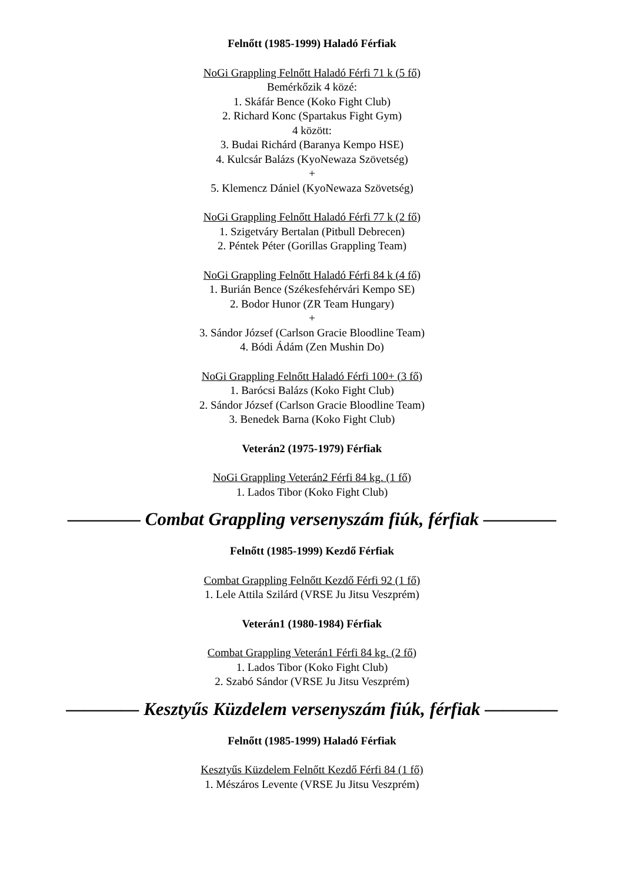Felnőtt (1985-1999) Haladó Férfiak
NoGi Grappling Felnőtt Haladó Férfi 71 k (5 fő)
Bemérkőzik 4 közé:
1. Skáfár Bence (Koko Fight Club)
2. Richard Konc (Spartakus Fight Gym)
4 között:
3. Budai Richárd (Baranya Kempo HSE)
4. Kulcsár Balázs (KyoNewaza Szövetség)
+
5. Klemencz Dániel (KyoNewaza Szövetség)
NoGi Grappling Felnőtt Haladó Férfi 77 k (2 fő)
1. Szigetváry Bertalan (Pitbull Debrecen)
2. Péntek Péter (Gorillas Grappling Team)
NoGi Grappling Felnőtt Haladó Férfi 84 k (4 fő)
1. Burián Bence (Székesfehérvári Kempo SE)
2. Bodor Hunor (ZR Team Hungary)
+
3. Sándor József (Carlson Gracie Bloodline Team)
4. Bódi Ádám (Zen Mushin Do)
NoGi Grappling Felnőtt Haladó Férfi 100+ (3 fő)
1. Barócsi Balázs (Koko Fight Club)
2. Sándor József (Carlson Gracie Bloodline Team)
3. Benedek Barna (Koko Fight Club)
Veterán2 (1975-1979) Férfiak
NoGi Grappling Veterán2 Férfi 84 kg. (1 fő)
1. Lados Tibor (Koko Fight Club)
———— Combat Grappling versenyszám fiúk, férfiak ————
Felnőtt (1985-1999) Kezdő Férfiak
Combat Grappling Felnőtt Kezdő Férfi 92 (1 fő)
1. Lele Attila Szilárd (VRSE Ju Jitsu Veszprém)
Veterán1 (1980-1984) Férfiak
Combat Grappling Veterán1 Férfi 84 kg. (2 fő)
1. Lados Tibor (Koko Fight Club)
2. Szabó Sándor (VRSE Ju Jitsu Veszprém)
———— Kesztyűs Küzdelem versenyszám fiúk, férfiak ————
Felnőtt (1985-1999) Haladó Férfiak
Kesztyűs Küzdelem Felnőtt Kezdő Férfi 84 (1 fő)
1. Mészáros Levente (VRSE Ju Jitsu Veszprém)